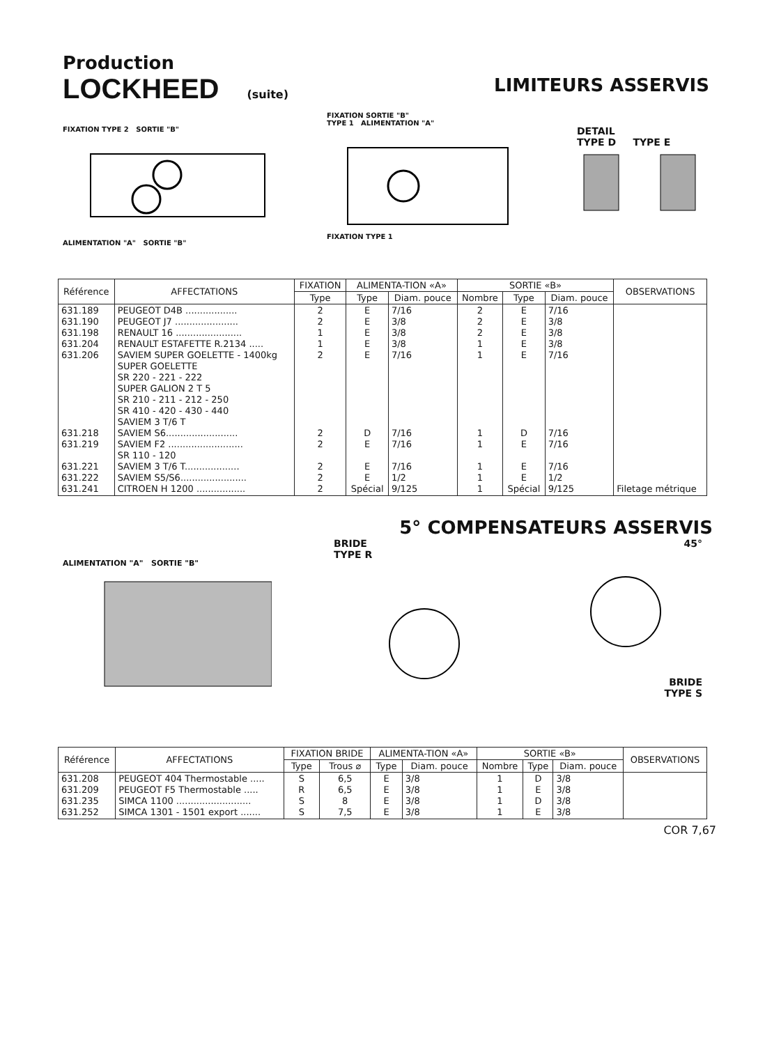Production
LOCKHEED (suite)
LIMITEURS ASSERVIS
FIXATION TYPE 2 SORTIE "B"
ALIMENTATION "A" SORTIE "B"
FIXATION SORTIE "B"
TYPE 1 ALIMENTATION "A"
FIXATION TYPE 1
DETAIL
TYPE D TYPE E
| Référence | AFFECTATIONS | FIXATION | ALIMENTA-TION «A» | | SORTIE «B» | | | OBSERVATIONS |
| --- | --- | --- | --- | --- | --- | --- | --- | --- |
| | | Type | Type | Diam. pouce | Nombre | Type | Diam. pouce | |
| 631.189 631.190 631.198 631.204 631.206 631.218 631.219 631.221 631.222 631.241 | PEUGEOT D4B .................. PEUGEOT J7 ...................... RENAULT 16 ....................... RENAULT ESTAFETTE R.2134 ..... SAVIEM SUPER GOELETTE - 1400kg SUPER GOELETTE SR 220 - 221 - 222 SUPER GALION 2 T 5 SR 210 - 211 - 212 - 250 SR 410 - 420 - 430 - 440 SAVIEM 3 T/6 T SAVIEM S6......................... SAVIEM F2 .......................... SR 110 - 120 SAVIEM 3 T/6 T................... SAVIEM S5/S6....................... CITROEN H 1200 ................. | 2 2 1 1 2 2 2 2 2 2 | E E E E E D E E E Spécial | 7/16 3/8 3/8 3/8 7/16 7/16 7/16 7/16 1/2 9/125 | 2 2 2 1 1 1 1 1 1 1 | E E E E E D E E E Spécial | 7/16 3/8 3/8 3/8 7/16 7/16 7/16 7/16 1/2 9/125 | Filetage métrique |
5° COMPENSATEURS ASSERVIS
ALIMENTATION "A" SORTIE "B"
BRIDE
TYPE R
45°
BRIDE
TYPE S
| Référence | AFFECTATIONS | FIXATION BRIDE | | ALIMENTA-TION «A» | | SORTIE «B» | | | OBSERVATIONS |
| --- | --- | --- | --- | --- | --- | --- | --- | --- | --- |
| | | Type | Trous ⌀ | Type | Diam. pouce | Nombre | Type | Diam. pouce | |
| 631.208 631.209 631.235 631.252 | PEUGEOT 404 Thermostable ..... PEUGEOT F5 Thermostable ..... SIMCA 1100 .......................... SIMCA 1301 - 1501 export ....... | S R S S | 6,5 6,5 8 7,5 | E E E E | 3/8 3/8 3/8 3/8 | 1 1 1 1 | D E D E | 3/8 3/8 3/8 3/8 | |
COR 7,67